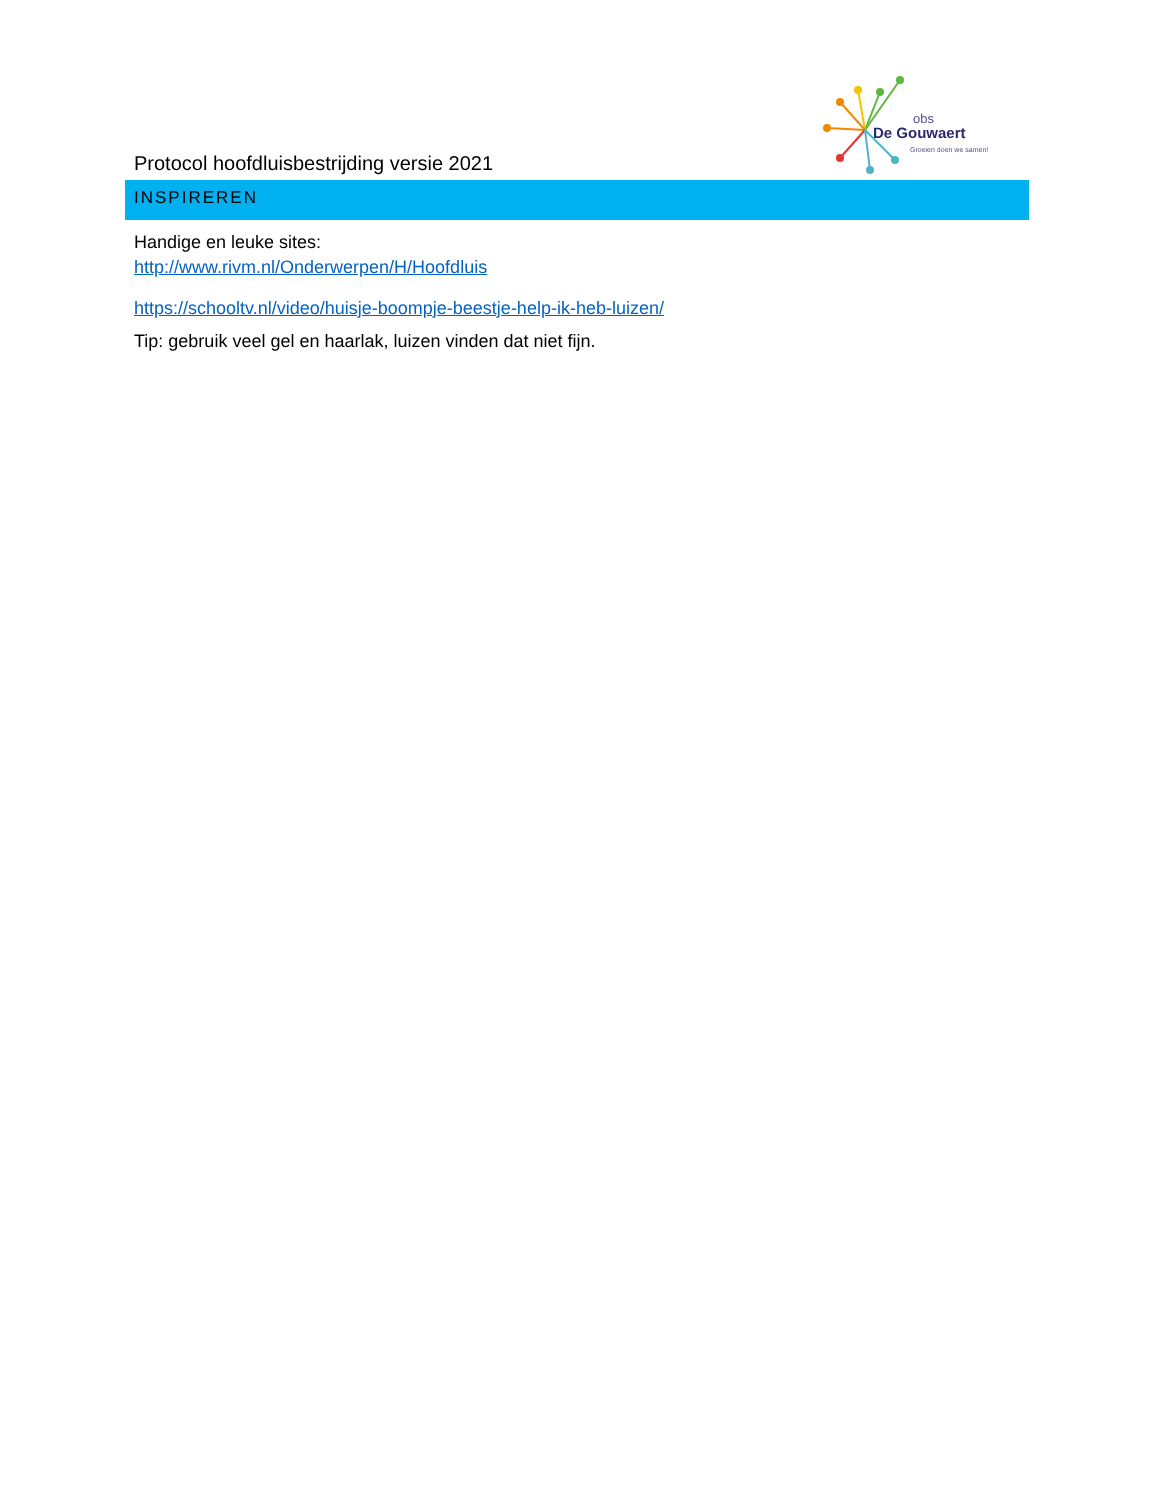obs
De Gouwaert
Groeien doen we samen!
Protocol hoofdluisbestrijding versie 2021
INSPIREREN
Handige en leuke sites:
http://www.rivm.nl/Onderwerpen/H/Hoofdluis
https://schooltv.nl/video/huisje-boompje-beestje-help-ik-heb-luizen/
Tip: gebruik veel gel en haarlak, luizen vinden dat niet fijn.